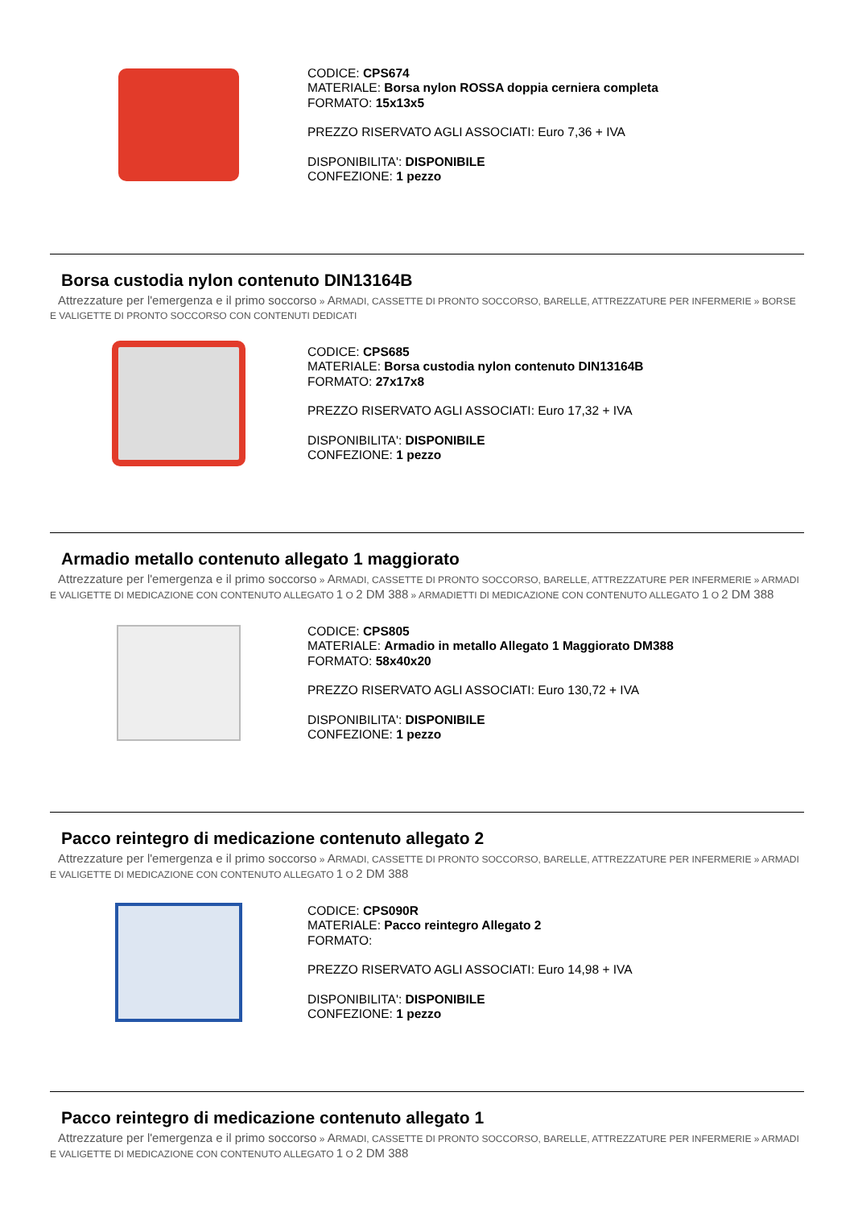CODICE: CPS674
MATERIALE: Borsa nylon ROSSA doppia cerniera completa
FORMATO: 15x13x5
PREZZO RISERVATO AGLI ASSOCIATI: Euro 7,36 + IVA
DISPONIBILITA': DISPONIBILE
CONFEZIONE: 1 pezzo
Borsa custodia nylon contenuto DIN13164B
Attrezzature per l'emergenza e il primo soccorso » ARMADI, CASSETTE DI PRONTO SOCCORSO, BARELLE, ATTREZZATURE PER INFERMERIE » BORSE E VALIGETTE DI PRONTO SOCCORSO CON CONTENUTI DEDICATI
CODICE: CPS685
MATERIALE: Borsa custodia nylon contenuto DIN13164B
FORMATO: 27x17x8
PREZZO RISERVATO AGLI ASSOCIATI: Euro 17,32 + IVA
DISPONIBILITA': DISPONIBILE
CONFEZIONE: 1 pezzo
Armadio metallo contenuto allegato 1 maggiorato
Attrezzature per l'emergenza e il primo soccorso » ARMADI, CASSETTE DI PRONTO SOCCORSO, BARELLE, ATTREZZATURE PER INFERMERIE » ARMADI E VALIGETTE DI MEDICAZIONE CON CONTENUTO ALLEGATO 1 O 2 DM 388 » ARMADIETTI DI MEDICAZIONE CON CONTENUTO ALLEGATO 1 O 2 DM 388
CODICE: CPS805
MATERIALE: Armadio in metallo Allegato 1 Maggiorato DM388
FORMATO: 58x40x20
PREZZO RISERVATO AGLI ASSOCIATI: Euro 130,72 + IVA
DISPONIBILITA': DISPONIBILE
CONFEZIONE: 1 pezzo
Pacco reintegro di medicazione contenuto allegato 2
Attrezzature per l'emergenza e il primo soccorso » ARMADI, CASSETTE DI PRONTO SOCCORSO, BARELLE, ATTREZZATURE PER INFERMERIE » ARMADI E VALIGETTE DI MEDICAZIONE CON CONTENUTO ALLEGATO 1 O 2 DM 388
CODICE: CPS090R
MATERIALE: Pacco reintegro Allegato 2
FORMATO:
PREZZO RISERVATO AGLI ASSOCIATI: Euro 14,98 + IVA
DISPONIBILITA': DISPONIBILE
CONFEZIONE: 1 pezzo
Pacco reintegro di medicazione contenuto allegato 1
Attrezzature per l'emergenza e il primo soccorso » ARMADI, CASSETTE DI PRONTO SOCCORSO, BARELLE, ATTREZZATURE PER INFERMERIE » ARMADI E VALIGETTE DI MEDICAZIONE CON CONTENUTO ALLEGATO 1 O 2 DM 388